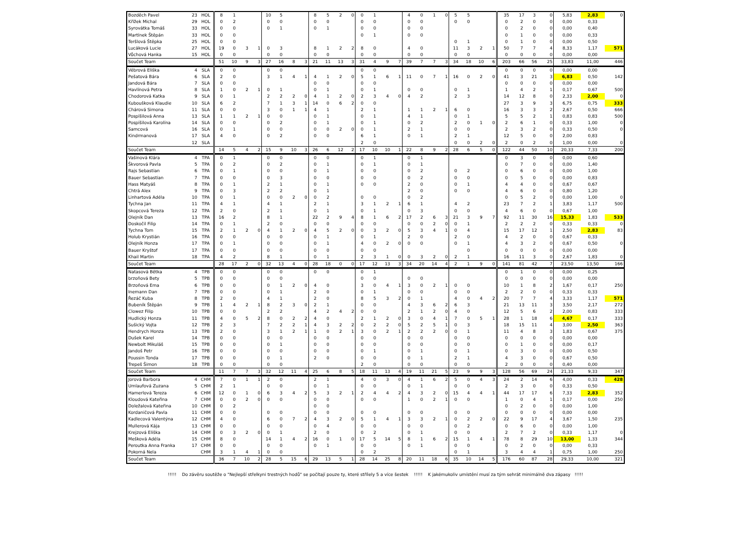| Bozděch Pavel | 23 | HOL | 8 | 1 | | | 10 | 5 | | | 8 | 5 | 2 | 0 | 0 | 1 | | | 4 | 0 | 1 | 0 | 5 | 5 | | | 35 | 17 | 3 | 0 | 5,83 | 2,83 | 0 |
| Křížek Michal | 29 | HOL | 0 | 2 | | | 0 | 0 | | | 0 | 0 | | | 0 | 0 | | | 0 | 0 | | | 0 | 0 | | | 0 | 2 | 0 | 0 | 0,00 | 0,33 | |
| Syrovátka Tomáš | 33 | HOL | 0 | 0 | | | 0 | 1 | | | 0 | 1 | | | 0 | 0 | | | 0 | 0 | | | | | | | 0 | 2 | 0 | 0 | 0,00 | 0,40 | |
| Martínek Štěpán | 33 | HOL | 0 | 0 | | | | | | | | | | | 0 | 1 | | | 0 | 0 | | | | | | | 0 | 1 | 0 | 0 | 0,00 | 0,33 | |
| Teršlová Štěpka | 25 | HOL | 0 | 0 | | | | | | | | | | | | | | | | | | | 0 | 1 | | | 0 | 1 | 0 | 0 | 0,00 | 0,50 | |
| Lucáková Lucie | 27 | HOL | 19 | 0 | 3 | 1 | 0 | 3 | | | 8 | 1 | 2 | 2 | 8 | 0 | | | 4 | 0 | | | 11 | 3 | 2 | 1 | 50 | 7 | 7 | 4 | 8,33 | 1,17 | 571 |
| Vůchová Hanka | 15 | HOL | 0 | 0 | | | 0 | 0 | | | 0 | 0 | | | 0 | 0 | | | 0 | 0 | | | 0 | 0 | | | 0 | 0 | 0 | 0 | 0,00 | 0,00 | |
| Součet Team | | | 51 | 10 | 9 | 3 | 27 | 16 | 8 | 3 | 21 | 11 | 13 | 3 | 31 | 4 | 9 | 7 | 39 | 7 | 7 | 3 | 34 | 18 | 10 | 6 | 203 | 66 | 56 | 25 | 33,83 | 11,00 | 446 |
| Vébrová Eliška | 4 | SLA | 0 | 0 | | | 0 | 0 | | | | | | | 0 | 0 | | | | | | | | | | | 0 | 0 | 0 | 0 | 0,00 | 0,00 | |
| Pešatová Bára | 6 | SLA | 2 | 0 | | | 3 | 1 | 4 | 1 | 4 | 1 | 2 | 0 | 5 | 1 | 6 | 1 | 11 | 0 | 7 | 1 | 16 | 0 | 2 | 0 | 41 | 3 | 21 | 3 | 6,83 | 0,50 | 142 |
| Jandová Bára | 7 | SLA | 0 | 0 | | | | | | | 0 | 0 | | | 0 | 0 | | | | | | | | | | | 0 | 0 | 0 | 0 | 0,00 | 0,00 | |
| Havlínová Petra | 8 | SLA | 1 | 0 | 2 | 1 | 0 | 1 | | | 0 | 1 | | | 0 | 1 | | | 0 | 0 | | | 0 | 1 | | | 1 | 4 | 2 | 1 | 0,17 | 0,67 | 500 |
| Chodorová Katka | 9 | SLA | 0 | 1 | | | 2 | 2 | 2 | 0 | 4 | 1 | 2 | 0 | 2 | 3 | 4 | 0 | 4 | 2 | | | 2 | 3 | | | 14 | 12 | 8 | 0 | 2,33 | 2,00 | 0 |
| Kuboušková Klaudie | 10 | SLA | 6 | 2 | | | 7 | 1 | 3 | 1 | 14 | 0 | 6 | 2 | 0 | 0 | | | | | | | | | | | 27 | 3 | 9 | 3 | 6,75 | 0,75 | 333 |
| Chárová Simona | 11 | SLA | 0 | 0 | | | 3 | 0 | 1 | 1 | 4 | 1 | | | 2 | 1 | | | 1 | 1 | 2 | 1 | 6 | 0 | | | 16 | 3 | 3 | 2 | 2,67 | 0,50 | 666 |
| Pospíšilová Anna | 13 | SLA | 1 | 1 | 2 | 1 | 0 | 0 | | | 0 | 1 | | | 0 | 1 | | | 4 | 1 | | | 0 | 1 | | | 5 | 5 | 2 | 1 | 0,83 | 0,83 | 500 |
| Pospíšilová Karolína | 14 | SLA | 0 | 0 | | | 0 | 2 | | | 0 | 1 | | | 0 | 1 | | | 0 | 2 | | | 2 | 0 | 1 | 0 | 2 | 6 | 1 | 0 | 0,33 | 1,00 | 0 |
| Samcová | 16 | SLA | 0 | 1 | | | 0 | 0 | | | 0 | 0 | 2 | 0 | 0 | 1 | | | 2 | 1 | | | 0 | 0 | | | 2 | 3 | 2 | 0 | 0,33 | 0,50 | 0 |
| Kindrmanová | 17 | SLA | 4 | 0 | | | 0 | 2 | | | 0 | 0 | | | 6 | 1 | | | 0 | 1 | | | 2 | 1 | | | 12 | 5 | 0 | 0 | 2,00 | 0,83 | |
| | 12 | SLA | | | | | | | | | | | | | 2 | 0 | | | | | | | 0 | 0 | 2 | 0 | 2 | 0 | 2 | 0 | 1,00 | 0,00 | 0 |
| Součet Team | | | 14 | 5 | 4 | 2 | 15 | 9 | 10 | 3 | 26 | 6 | 12 | 2 | 17 | 10 | 10 | 1 | 22 | 8 | 9 | 2 | 28 | 6 | 5 | 0 | 122 | 44 | 50 | 10 | 20,33 | 7,33 | 200 |
| Vašinová Klára | 4 | TPA | 0 | 1 | | | 0 | 0 | | | 0 | 0 | | | 0 | 1 | | | 0 | 1 | | | | | | | 0 | 3 | 0 | 0 | 0,00 | 0,60 | |
| Škvorová Pavla | 5 | TPA | 0 | 2 | | | 0 | 2 | | | 0 | 1 | | | 0 | 1 | | | 0 | 1 | | | | | | | 0 | 7 | 0 | 0 | 0,00 | 1,40 | |
| Rajs Sebastian | 6 | TPA | 0 | 1 | | | 0 | 0 | | | 0 | 1 | | | 0 | 0 | | | 0 | 2 | | | 0 | 2 | | | 0 | 6 | 0 | 0 | 0,00 | 1,00 | |
| Bauer Sebastian | 7 | TPA | 0 | 0 | | | 0 | 3 | | | 0 | 0 | | | 0 | 0 | | | 0 | 2 | | | 0 | 0 | | | 0 | 5 | 0 | 0 | 0,00 | 0,83 | |
| Hass Matyáš | 8 | TPA | 0 | 1 | | | 2 | 1 | | | 0 | 1 | | | 0 | 0 | | | 2 | 0 | | | 0 | 1 | | | 4 | 4 | 0 | 0 | 0,67 | 0,67 | |
| Chtrá Alex | 9 | TPA | 0 | 3 | | | 2 | 2 | | | 0 | 1 | | | | | | | 2 | 0 | | | 0 | 0 | | | 4 | 6 | 0 | 0 | 0,80 | 1,20 | |
| Linhartová Adéla | 10 | TPA | 0 | 1 | | | 0 | 0 | 2 | 0 | 0 | 2 | | | 0 | 0 | | | 0 | 2 | | | | | | | 0 | 5 | 2 | 0 | 0,00 | 1,00 | 0 |
| Tychna Jan | 11 | TPA | 4 | 1 | | | 4 | 1 | | | 2 | 1 | | | 3 | 1 | 2 | 1 | 6 | 1 | | | 4 | 2 | | | 23 | 7 | 2 | 1 | 3,83 | 1,17 | 500 |
| Skopcová Tereza | 12 | TPA | 2 | 0 | | | 2 | 1 | | | 0 | 1 | | | 0 | 1 | | | 0 | 3 | | | 0 | 0 | | | 4 | 6 | 0 | 0 | 0,67 | 1,00 | |
| Olejník Dan | 13 | TPA | 16 | 2 | | | 8 | 1 | | | 22 | 2 | 9 | 4 | 8 | 1 | 6 | 2 | 17 | 2 | 6 | 3 | 21 | 3 | 9 | 7 | 92 | 11 | 30 | 16 | 15,33 | 1,83 | 533 |
| Doskočil Filip | 14 | TPA | 0 | 1 | | | 2 | 0 | | | 0 | 0 | | | 0 | 0 | | | 0 | 0 | 2 | 0 | 0 | 1 | | | 2 | 2 | 2 | 0 | 0,33 | 0,33 | 0 |
| Tychna Tom | 15 | TPA | 2 | 1 | 2 | 0 | 4 | 1 | 2 | 0 | 4 | 5 | 2 | 0 | 0 | 3 | 2 | 0 | 5 | 3 | 4 | 1 | 0 | 4 | | | 15 | 17 | 12 | 1 | 2,50 | 2,83 | 83 |
| Holub Krystián | 16 | TPA | 0 | 0 | | | 0 | 0 | | | 0 | 1 | | | 0 | 1 | | | 2 | 0 | | | 2 | 0 | | | 4 | 2 | 0 | 0 | 0,67 | 0,33 | |
| Olejník Honza | 17 | TPA | 0 | 1 | | | 0 | 0 | | | 0 | 1 | | | 4 | 0 | 2 | 0 | 0 | 0 | | | 0 | 1 | | | 4 | 3 | 2 | 0 | 0,67 | 0,50 | 0 |
| Bauer Kryštof | 17 | TPA | 0 | 0 | | | 0 | 0 | | | 0 | 0 | | | 0 | 0 | | | | | | | | 0 | | | 0 | 0 | 0 | 0 | 0,00 | 0,00 | |
| Khail Martin | 18 | TPA | 4 | 2 | | | 8 | 1 | | | 0 | 1 | | | 2 | 3 | 1 | 0 | 0 | 3 | 2 | 0 | 2 | 1 | | | 16 | 11 | 3 | 0 | 2,67 | 1,83 | 0 |
| Součet Team | | | 28 | 17 | 2 | 0 | 32 | 13 | 4 | 0 | 28 | 18 | 0 | 0 | 17 | 12 | 13 | 3 | 34 | 20 | 14 | 4 | 2 | 1 | 9 | 0 | 141 | 81 | 42 | 7 | 23,50 | 13,50 | 166 |
| Natasová Bětka | 4 | TPB | 0 | 0 | | | 0 | 0 | | | 0 | 0 | | | 0 | 1 | | | | | | | | | | | 0 | 1 | 0 | 0 | 0,00 | 0,25 | |
| brzoňová Bety | 5 | TPB | 0 | 0 | | | 0 | 0 | | | | | | | 0 | 0 | | | 0 | 0 | | | | | | | 0 | 0 | 0 | 0 | 0,00 | 0,00 | |
| Brzoňová Ema | 6 | TPB | 0 | 0 | | | 0 | 1 | 2 | 0 | 4 | 0 | | | 3 | 0 | 4 | 1 | 3 | 0 | 2 | 1 | 0 | 0 | | | 10 | 1 | 8 | 2 | 1,67 | 0,17 | 250 |
| Inemann Dan | 7 | TPB | 0 | 0 | | | 0 | 1 | | | 2 | 0 | | | 0 | 1 | | | 0 | 0 | | | 0 | 0 | | | 2 | 2 | 0 | 0 | 0,33 | 0,33 | |
| Řezáč Kuba | 8 | TPB | 2 | 0 | | | 4 | 1 | | | 2 | 0 | | | 8 | 5 | 3 | 2 | 0 | 1 | | | 4 | 0 | 4 | 2 | 20 | 7 | 7 | 4 | 3,33 | 1,17 | 571 |
| Bubeník Štěpán | 9 | TPB | 1 | 4 | 2 | 1 | 8 | 2 | 3 | 0 | 2 | 1 | | | 0 | 0 | | | 4 | 3 | 6 | 2 | 6 | 3 | | | 21 | 13 | 11 | 3 | 3,50 | 2,17 | 272 |
| Clowez Filip | 10 | TPB | 0 | 0 | | | 2 | 2 | | | 4 | 2 | 4 | 2 | 0 | 0 | | | 2 | 1 | 2 | 0 | 4 | 0 | | | 12 | 5 | 6 | 2 | 2,00 | 0,83 | 333 |
| Hudlický Honza | 11 | TPB | 4 | 0 | 5 | 2 | 8 | 0 | 2 | 2 | 4 | 0 | | | 2 | 1 | 2 | 0 | 3 | 0 | 4 | 1 | 7 | 0 | 5 | 1 | 28 | 1 | 18 | 6 | 4,67 | 0,17 | 333 |
| Sušický Vojta | 12 | TPB | 2 | 3 | | | 7 | 2 | 2 | 1 | 4 | 3 | 2 | 2 | 0 | 2 | 2 | 0 | 5 | 2 | 5 | 1 | 0 | 3 | | | 18 | 15 | 11 | 4 | 3,00 | 2,50 | 363 |
| Hendrych Honza | 13 | TPB | 2 | 0 | | | 3 | 1 | 2 | 1 | 1 | 0 | 2 | 1 | 3 | 0 | 2 | 1 | 2 | 2 | 2 | 0 | 0 | 1 | | | 11 | 4 | 8 | 3 | 1,83 | 0,67 | 375 |
| Dušek Karel | 14 | TPB | 0 | 0 | | | 0 | 0 | | | 0 | 0 | | | 0 | 0 | | | 0 | 0 | | | 0 | 0 | | | 0 | 0 | 0 | 0 | 0,00 | 0,00 | |
| Newbolt Mikuláš | 15 | TPB | 0 | 0 | | | 0 | 1 | | | 0 | 0 | | | 0 | 0 | | | 0 | 0 | | | 0 | 0 | | | 0 | 1 | 0 | 0 | 0,00 | 0,17 | |
| Jandoš Petr | 16 | TPB | 0 | 0 | | | 0 | 0 | | | 0 | 0 | | | 0 | 1 | | | 0 | 1 | | | 0 | 1 | | | 0 | 3 | 0 | 0 | 0,00 | 0,50 | |
| Poussin Tonda | 17 | TPB | 0 | 0 | | | 0 | 1 | | | 2 | 0 | | | 0 | 0 | | | 0 | 1 | | | 2 | 1 | | | 4 | 3 | 0 | 0 | 0,67 | 0,50 | |
| Trepeš Šimon | 18 | TPB | 0 | 0 | | | 0 | 0 | | | | | | | 2 | 0 | | | 0 | 0 | | | 0 | 0 | | | 2 | 0 | 0 | 0 | 0,40 | 0,00 | |
| Součet Team | | | 11 | 7 | 7 | 3 | 32 | 12 | 11 | 4 | 25 | 6 | 8 | 5 | 18 | 11 | 13 | 4 | 19 | 11 | 21 | 5 | 23 | 9 | 9 | 3 | 128 | 56 | 69 | 24 | 21,33 | 9,33 | 347 |
| Jorová Barbora | 4 | CHM | 7 | 0 | 1 | 1 | 2 | 0 | | | 2 | 1 | | | 4 | 0 | 3 | 0 | 4 | 1 | 6 | 2 | 5 | 0 | 4 | 3 | 24 | 2 | 14 | 6 | 4,00 | 0,33 | 428 |
| Umlaufová Zuzana | 5 | CHM | 2 | 1 | | | 0 | 0 | | | 0 | 1 | | | 0 | 0 | | | 0 | 1 | | | 0 | 0 | | | 2 | 3 | 0 | 0 | 0,33 | 0,50 | |
| Hamerlová Tereza | 6 | CHM | 12 | 0 | 1 | 0 | 6 | 3 | 4 | 2 | 5 | 3 | 2 | 1 | 2 | 4 | 4 | 2 | 4 | 3 | 2 | 0 | 15 | 4 | 4 | 1 | 44 | 17 | 17 | 6 | 7,33 | 2,83 | 352 |
| Kloudová Kateřina | 7 | CHM | 0 | 0 | 2 | 0 | 0 | 0 | | | 0 | 0 | | | 0 | 0 | | | 1 | 0 | 2 | 1 | 0 | 0 | | | 1 | 0 | 4 | 1 | 0,17 | 0,00 | 250 |
| Doležalová Kateřina | 10 | CHM | 0 | 2 | | | | | | | 0 | 0 | | | | | | | | | | | | | | | 0 | 2 | 0 | 0 | 0,00 | 1,00 | |
| Kordaničová Pavla | 11 | CHM | 0 | 0 | | | 0 | 0 | | | 0 | 0 | | | 0 | 0 | | | 0 | 0 | | | 0 | 0 | | | 0 | 0 | 0 | 0 | 0,00 | 0,00 | |
| Kadlecová Valentýna | 12 | CHM | 4 | 0 | | | 6 | 0 | 7 | 2 | 4 | 3 | 2 | 0 | 5 | 1 | 4 | 1 | 3 | 3 | 2 | 1 | 0 | 2 | 2 | 0 | 22 | 9 | 17 | 4 | 3,67 | 1,50 | 235 |
| Mullerová Kája | 13 | CHM | 0 | 0 | | | 0 | 0 | | | 0 | 4 | | | 0 | 0 | | | 0 | 0 | | | 0 | 2 | | | 0 | 6 | 0 | 0 | 0,00 | 1,00 | |
| Krejzová Eliška | 14 | CHM | 0 | 3 | 2 | 0 | 0 | 1 | | | 2 | 0 | | | 0 | 2 | | | 0 | 1 | | | 0 | 0 | | | 2 | 7 | 2 | 0 | 0,33 | 1,17 | 0 |
| Mešková Adéla | 15 | CHM | 8 | 0 | | | 14 | 1 | 4 | 2 | 16 | 0 | 1 | 0 | 17 | 5 | 14 | 5 | 8 | 1 | 6 | 2 | 15 | 1 | 4 | 1 | 78 | 8 | 29 | 10 | 13,00 | 1,33 | 344 |
| Peroutka Anna Franka | 17 | CHM | 0 | 0 | | | 0 | 0 | | | 0 | 1 | | | 0 | 0 | | | 0 | 1 | | | 0 | 0 | | | 0 | 2 | 0 | 0 | 0,00 | 0,33 | |
| Pokorná Nela | | CHM | 3 | 1 | 4 | 1 | 0 | 0 | | | | | | | 0 | 2 | | | | | | | 0 | 1 | | | 3 | 4 | 4 | 1 | 0,75 | 1,00 | 250 |
| Součet Team | | | 36 | 7 | 10 | 2 | 28 | 5 | 15 | 6 | 29 | 13 | 5 | 1 | 28 | 14 | 25 | 8 | 20 | 11 | 18 | 6 | 35 | 10 | 14 | 5 | 176 | 60 | 87 | 28 | 29,33 | 10,00 | 321 |
!!!!! Do závěru soutěže o "Nejlepší střelkyni trestných hodů" se počítají pouze ty, které střílely 5 a více šestek !!!!! K jakémukoliv umístění musí za tým sehrát minimálně dva zápasy !!!!!